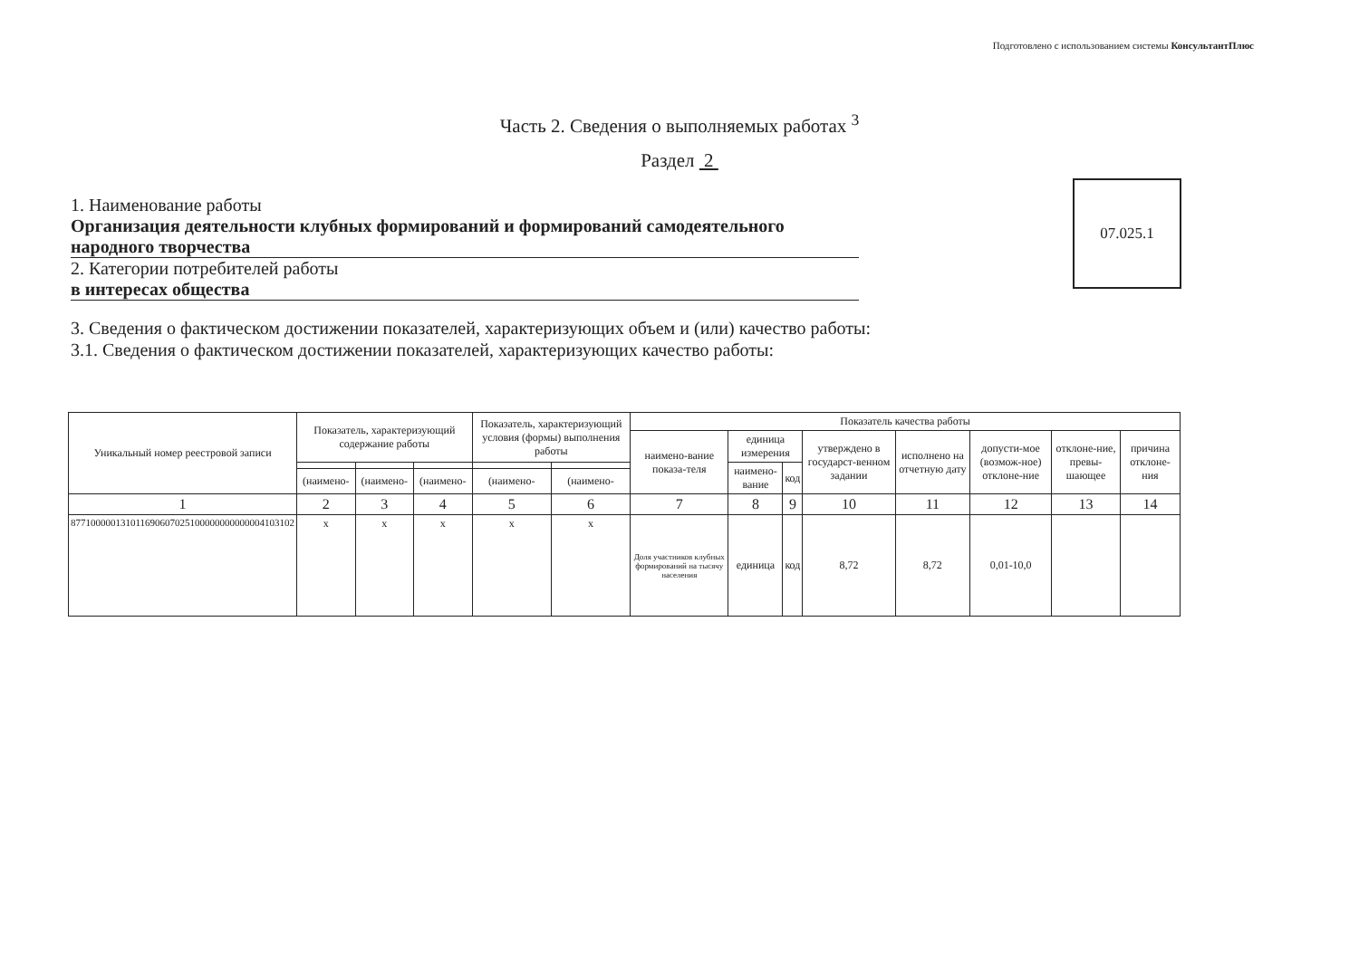Подготовлено с использованием системы КонсультантПлюс
Часть 2. Сведения о выполняемых работах <sup>3</sup>
Раздел 2
1. Наименование работы
Организация деятельности клубных формирований и формирований самодеятельного народного творчества
2. Категории потребителей работы
в интересах общества
07.025.1
3. Сведения о фактическом достижении показателей, характеризующих объем и (или) качество работы:
3.1. Сведения о фактическом достижении показателей, характеризующих качество работы:
| Уникальный номер реестровой записи | Показатель, характеризующий содержание работы | | | Показатель, характеризующий условия (формы) выполнения работы | | Показатель качества работы | | | | | | | |
| --- | --- | --- | --- | --- | --- | --- | --- | --- | --- | --- | --- | --- | --- |
| | | | | | | наимено-вание показа-теля | единица измерения | | утверждено в государст-венном задании | исполнено на отчетную дату | допусти-мое (возмож-ное) отклоне-ние | отклоне-ние, превы-шающее | причина отклоне-ния |
| | | | | | | | наимено-вание | код | | | | | |
| | (наимено- | (наимено- | (наимено- | (наимено- | (наимено- | | | | | | | | |
| 1 | 2 | 3 | 4 | 5 | 6 | 7 | 8 | 9 | 10 | 11 | 12 | 13 | 14 |
| 877100000131011690607025100000000000004103102 | х | х | х | х | х | Доля участников клубных формирований на тысячу населения | единица | код | 8,72 | 8,72 | 0,01-10,0 | | |